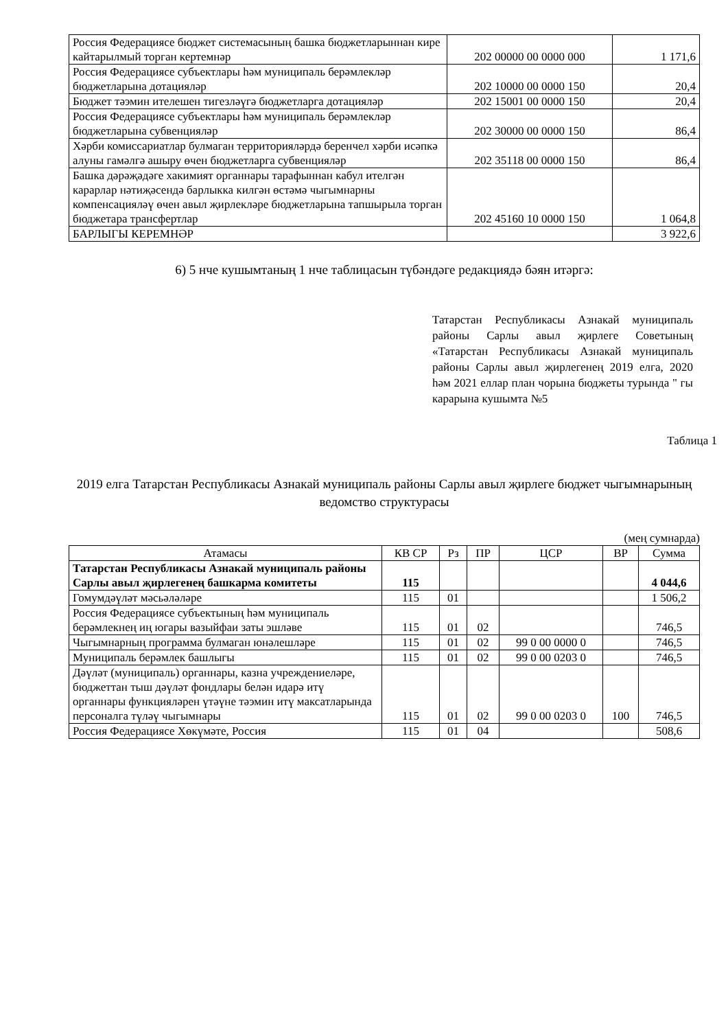| Россия Федерациясе бюджет системасының башка бюджетларыннан кире кайтарылмый торган кертемнәр | 202 00000 00 0000 000 | 1 171,6 |
| Россия Федерациясе субъектлары һәм муниципаль берәмлекләр бюджетларына дотацияләр | 202 10000 00 0000 150 | 20,4 |
| Бюджет тәэмин ителешен тигезләүгә бюджетларга дотацияләр | 202 15001 00 0000 150 | 20,4 |
| Россия Федерациясе субъектлары һәм муниципаль берәмлекләр бюджетларына субвенцияләр | 202 30000 00 0000 150 | 86,4 |
| Хәрби комиссариатлар булмаган территорияләрдә беренчел хәрби исәпкә алуны гамәлгә ашыру өчен бюджетларга субвенцияләр | 202 35118 00 0000 150 | 86,4 |
| Башка дәрәҗәдәге хакимият органнары тарафыннан кабул ителгән карарлар нәтиҗәсендә барлыкка килгән өстәмә чыгымнарны компенсацияләү өчен авыл җирлекләре бюджетларына тапшырыла торган бюджетара трансфертлар | 202 45160 10 0000 150 | 1 064,8 |
| БАРЛЫГЫ КЕРЕМНӘР | | 3 922,6 |
6) 5 нче кушымтаның 1 нче таблицасын түбәндәге редакциядә бәян итәргә:
Татарстан Республикасы Азнакай муниципаль районы Сарлы авыл җирлеге Советының «Татарстан Республикасы Азнакай муниципаль районы Сарлы авыл җирлегенең 2019 елга, 2020 һәм 2021 еллар план чорына бюджеты турында " гы карарына кушымта №5
Таблица 1
2019 елга Татарстан Республикасы Азнакай муниципаль районы Сарлы авыл җирлеге бюджет чыгымнарының ведомство структурасы
(мең сумнарда)
| Атамасы | КВ СР | Рз | ПР | ЦСР | ВР | Сумма |
| --- | --- | --- | --- | --- | --- | --- |
| Татарстан Республикасы Азнакай муниципаль районы Сарлы авыл җирлегенең башкарма комитеты | 115 | | | | | 4 044,6 |
| Гомумдәүләт мәсьәләләре | 115 | 01 | | | | 1 506,2 |
| Россия Федерациясе субъектының һәм муниципаль берәмлекнең иң югары вазыйфаи заты эшләве | 115 | 01 | 02 | | | 746,5 |
| Чыгымнарның программа булмаган юнәлешләре | 115 | 01 | 02 | 99 0 00 0000 0 | | 746,5 |
| Муниципаль берәмлек башлыгы | 115 | 01 | 02 | 99 0 00 0203 0 | | 746,5 |
| Дәүләт (муниципаль) органнары, казна учреждениеләре, бюджеттан тыш дәүләт фондлары белән идарә итү органнары функцияләрен үтәүне тәэмин итү максатларында персоналга түләү чыгымнары | 115 | 01 | 02 | 99 0 00 0203 0 | 100 | 746,5 |
| Россия Федерациясе Хөкүмәте, Россия | 115 | 01 | 04 | | | 508,6 |